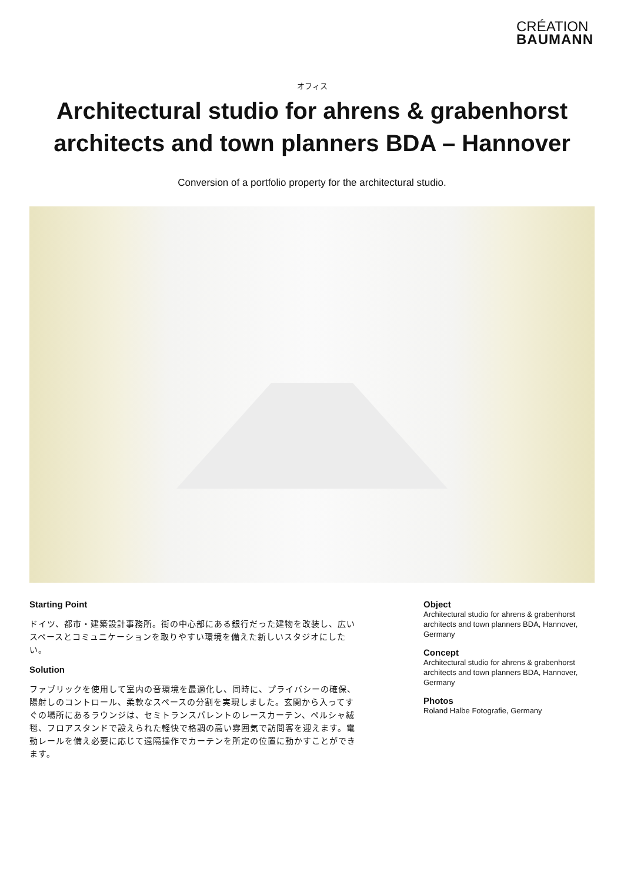CRÉATION
BAUMANN
オフィス
Architectural studio for ahrens & grabenhorst architects and town planners BDA – Hannover
Conversion of a portfolio property for the architectural studio.
Starting Point
ドイツ、都市・建築設計事務所。街の中心部にある銀行だった建物を改装し、広いスペースとコミュニケーションを取りやすい環境を備えた新しいスタジオにしたい。
Solution
ファブリックを使用して室内の音環境を最適化し、同時に、プライバシーの確保、陽射しのコントロール、柔軟なスペースの分割を実現しました。玄関から入ってすぐの場所にあるラウンジは、セミトランスパレントのレースカーテン、ペルシャ絨毯、フロアスタンドで設えられた軽快で格調の高い雰囲気で訪問客を迎えます。電動レールを備え必要に応じて遠隔操作でカーテンを所定の位置に動かすことができます。
Object
Architectural studio for ahrens & grabenhorst architects and town planners BDA, Hannover, Germany
Concept
Architectural studio for ahrens & grabenhorst architects and town planners BDA, Hannover, Germany
Photos
Roland Halbe Fotografie, Germany